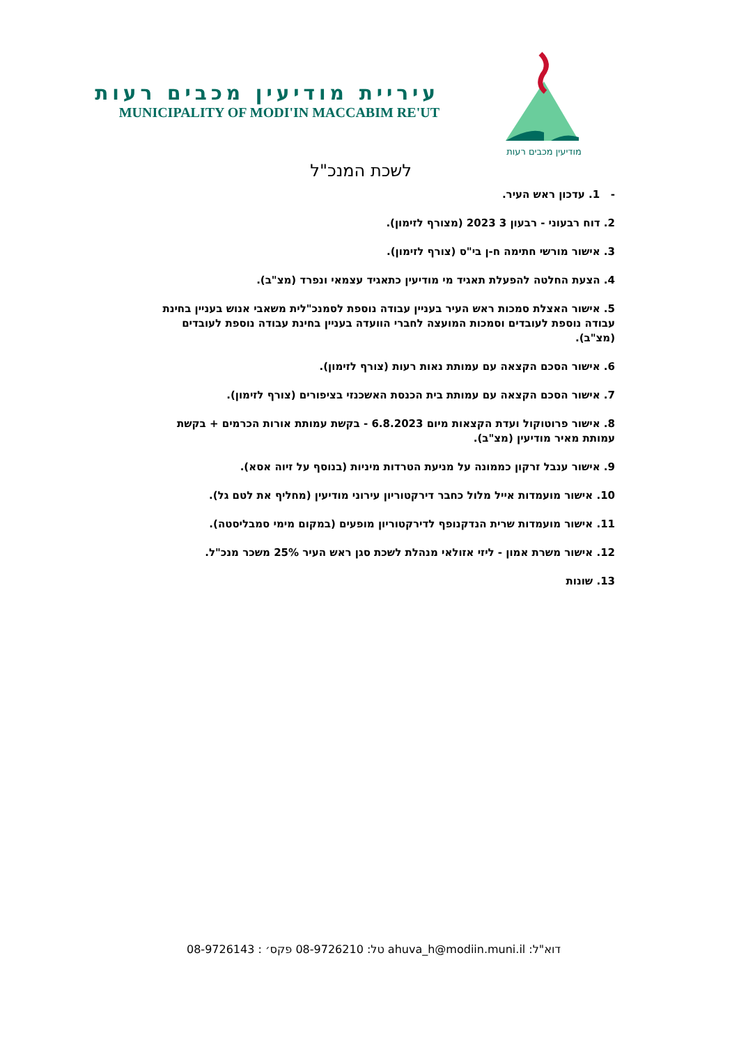מודיעין מכבים רעות
עיריית מודיעין מכבים רעות
MUNICIPALITY OF MODI'IN MACCABIM RE'UT
לשכת המנכ"ל
- 1. עדכון ראש העיר.
2. דוח רבעוני - רבעון 3 2023 (מצורף לזימון).
3. אישור מורשי חתימה ח-ן בי"ס (צורף לזימון).
4. הצעת החלטה להפעלת תאגיד מי מודיעין כתאגיד עצמאי ונפרד (מצ"ב).
5. אישור האצלת סמכות ראש העיר בעניין עבודה נוספת לסמנכ"לית משאבי אנוש בעניין בחינת עבודה נוספת לעובדים וסמכות המועצה לחברי הוועדה בעניין בחינת עבודה נוספת לעובדים (מצ"ב).
6. אישור הסכם הקצאה עם עמותת נאות רעות (צורף לזימון).
7. אישור הסכם הקצאה עם עמותת בית הכנסת האשכנזי בציפורים (צורף לזימון).
8. אישור פרוטוקול ועדת הקצאות מיום 6.8.2023 - בקשת עמותת אורות הכרמים + בקשת עמותת מאיר מודיעין (מצ"ב).
9. אישור ענבל זרקון כממונה על מניעת הטרדות מיניות (בנוסף על זיוה אסא).
10. אישור מועמדות אייל מלול כחבר דירקטוריון עירוני מודיעין (מחליף את לטם גל).
11. אישור מועמדות שרית הנדקנופף לדירקטוריון מופעים (במקום מימי סמבליסטה).
12. אישור משרת אמון - ליזי אזולאי מנהלת לשכת סגן ראש העיר 25% משכר מנכ"ל.
13. שונות
דוא"ל: ahuva_h@modiin.muni.il טל: 08-9726210 פקס׳ : 08-9726143